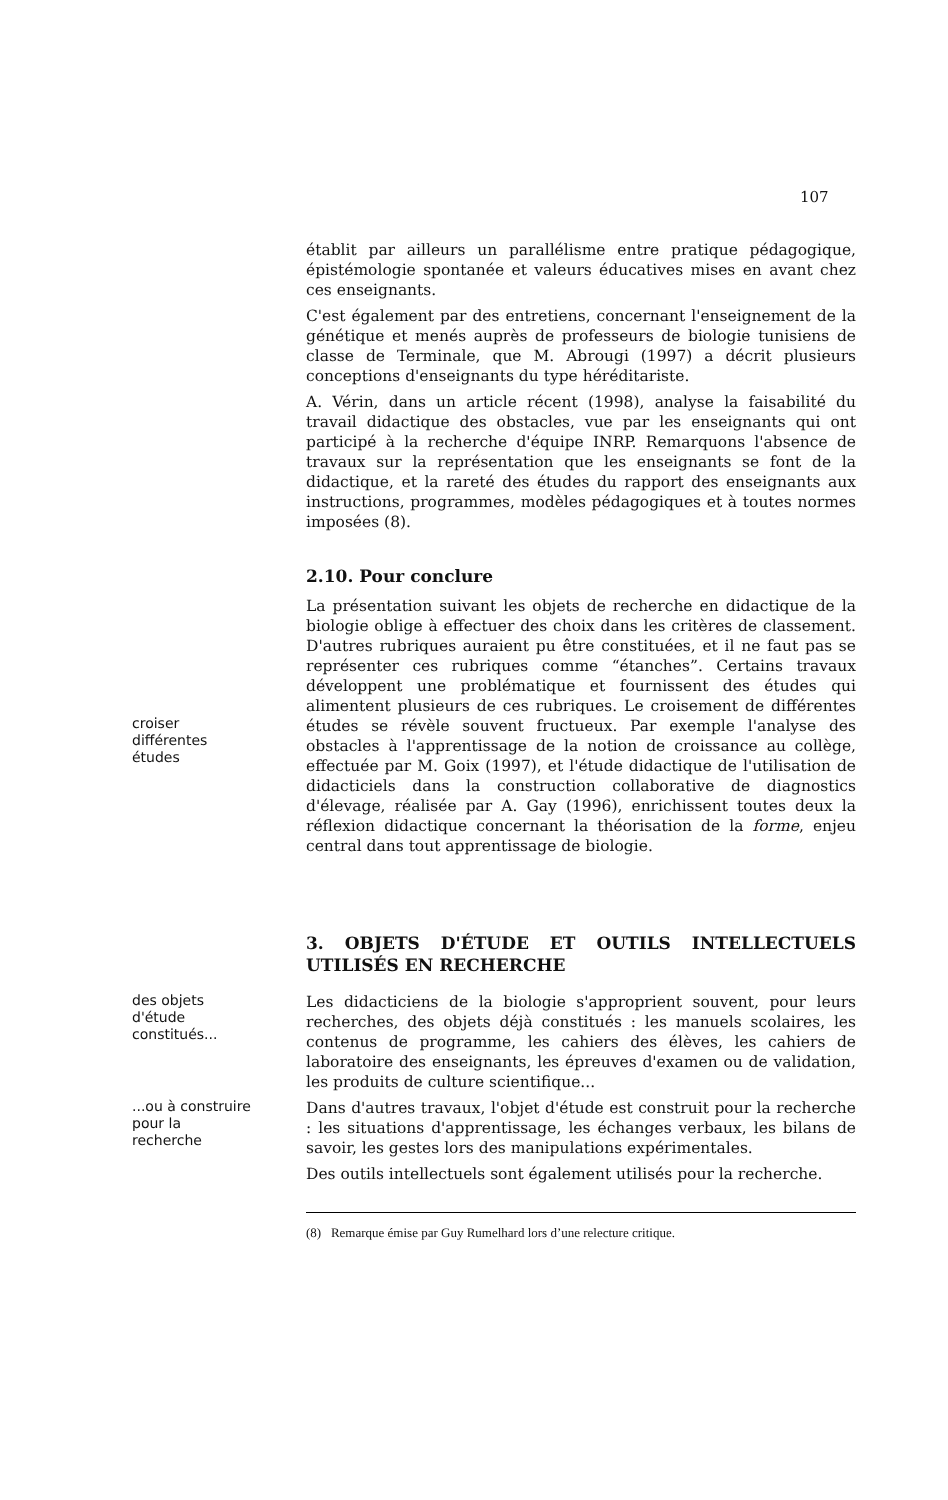107
établit par ailleurs un parallélisme entre pratique pédagogique, épistémologie spontanée et valeurs éducatives mises en avant chez ces enseignants.
C'est également par des entretiens, concernant l'enseignement de la génétique et menés auprès de professeurs de biologie tunisiens de classe de Terminale, que M. Abrougi (1997) a décrit plusieurs conceptions d'enseignants du type héréditariste.
A. Vérin, dans un article récent (1998), analyse la faisabilité du travail didactique des obstacles, vue par les enseignants qui ont participé à la recherche d'équipe INRP. Remarquons l'absence de travaux sur la représentation que les enseignants se font de la didactique, et la rareté des études du rapport des enseignants aux instructions, programmes, modèles pédagogiques et à toutes normes imposées (8).
2.10. Pour conclure
croiser
différentes
études
La présentation suivant les objets de recherche en didactique de la biologie oblige à effectuer des choix dans les critères de classement. D'autres rubriques auraient pu être constituées, et il ne faut pas se représenter ces rubriques comme “étanches”. Certains travaux développent une problématique et fournissent des études qui alimentent plusieurs de ces rubriques. Le croisement de différentes études se révèle souvent fructueux. Par exemple l'analyse des obstacles à l'apprentissage de la notion de croissance au collège, effectuée par M. Goix (1997), et l'étude didactique de l'utilisation de didacticiels dans la construction collaborative de diagnostics d'élevage, réalisée par A. Gay (1996), enrichissent toutes deux la réflexion didactique concernant la théorisation de la forme, enjeu central dans tout apprentissage de biologie.
3. OBJETS D'ÉTUDE ET OUTILS INTELLECTUELS UTILISÉS EN RECHERCHE
des objets
d'étude
constitués...
Les didacticiens de la biologie s'approprient souvent, pour leurs recherches, des objets déjà constitués : les manuels scolaires, les contenus de programme, les cahiers des élèves, les cahiers de laboratoire des enseignants, les épreuves d'examen ou de validation, les produits de culture scientifique...
...ou à construire
pour la
recherche
Dans d'autres travaux, l'objet d'étude est construit pour la recherche : les situations d'apprentissage, les échanges verbaux, les bilans de savoir, les gestes lors des manipulations expérimentales.
Des outils intellectuels sont également utilisés pour la recherche.
(8) Remarque émise par Guy Rumelhard lors d’une relecture critique.